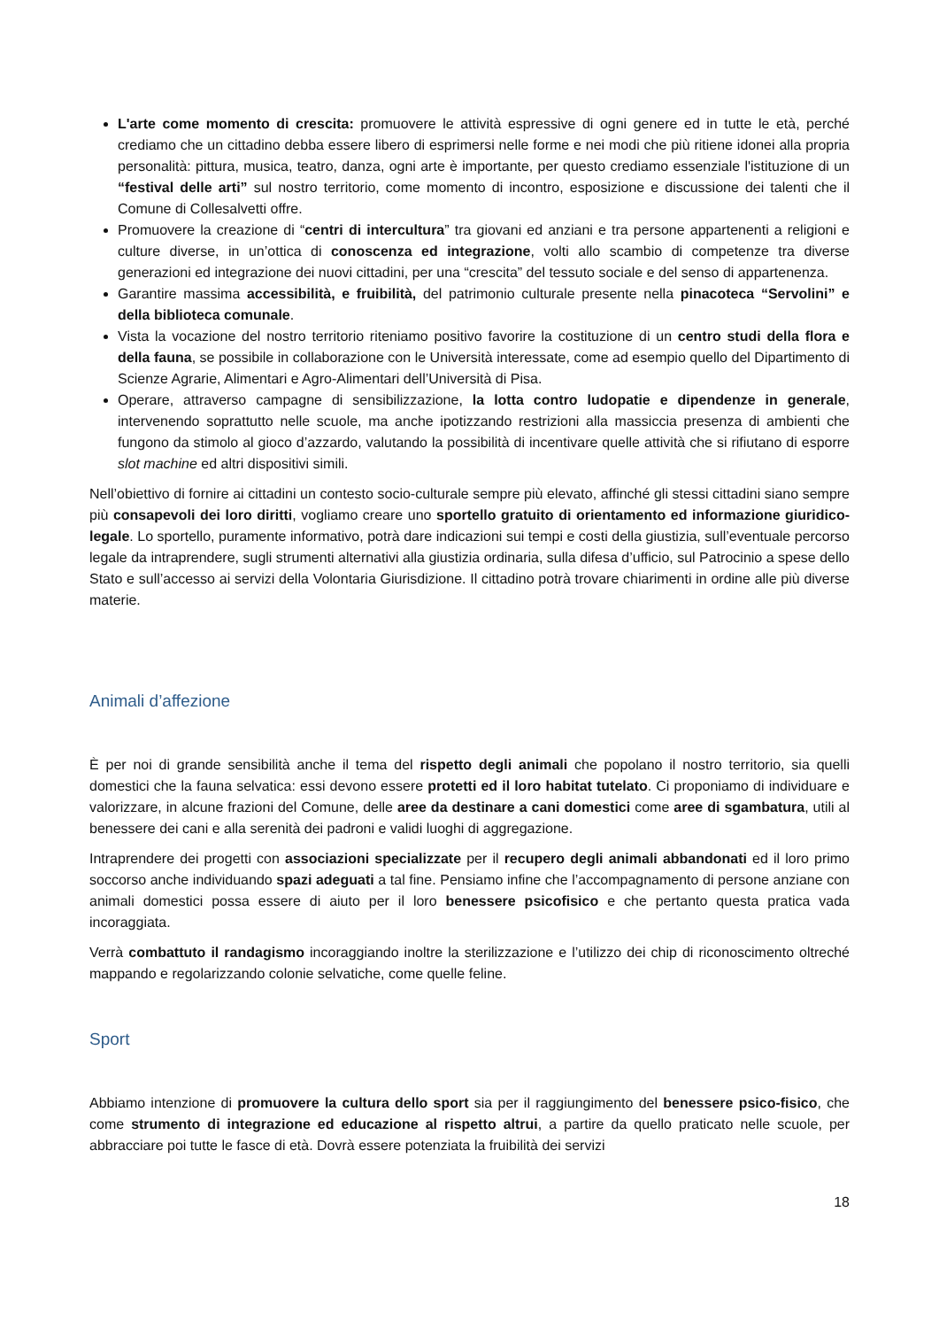L'arte come momento di crescita: promuovere le attività espressive di ogni genere ed in tutte le età, perché crediamo che un cittadino debba essere libero di esprimersi nelle forme e nei modi che più ritiene idonei alla propria personalità: pittura, musica, teatro, danza, ogni arte è importante, per questo crediamo essenziale l'istituzione di un “festival delle arti” sul nostro territorio, come momento di incontro, esposizione e discussione dei talenti che il Comune di Collesalvetti offre.
Promuovere la creazione di “centri di intercultura” tra giovani ed anziani e tra persone appartenenti a religioni e culture diverse, in un’ottica di conoscenza ed integrazione, volti allo scambio di competenze tra diverse generazioni ed integrazione dei nuovi cittadini, per una “crescita” del tessuto sociale e del senso di appartenenza.
Garantire massima accessibilità, e fruibilità, del patrimonio culturale presente nella pinacoteca “Servolini” e della biblioteca comunale.
Vista la vocazione del nostro territorio riteniamo positivo favorire la costituzione di un centro studi della flora e della fauna, se possibile in collaborazione con le Università interessate, come ad esempio quello del Dipartimento di Scienze Agrarie, Alimentari e Agro-Alimentari dell’Università di Pisa.
Operare, attraverso campagne di sensibilizzazione, la lotta contro ludopatie e dipendenze in generale, intervenendo soprattutto nelle scuole, ma anche ipotizzando restrizioni alla massiccia presenza di ambienti che fungono da stimolo al gioco d’azzardo, valutando la possibilità di incentivare quelle attività che si rifiutano di esporre slot machine ed altri dispositivi simili.
Nell’obiettivo di fornire ai cittadini un contesto socio-culturale sempre più elevato, affinché gli stessi cittadini siano sempre più consapevoli dei loro diritti, vogliamo creare uno sportello gratuito di orientamento ed informazione giuridico-legale. Lo sportello, puramente informativo, potrà dare indicazioni sui tempi e costi della giustizia, sull’eventuale percorso legale da intraprendere, sugli strumenti alternativi alla giustizia ordinaria, sulla difesa d’ufficio, sul Patrocinio a spese dello Stato e sull’accesso ai servizi della Volontaria Giurisdizione. Il cittadino potrà trovare chiarimenti in ordine alle più diverse materie.
Animali d’affezione
È per noi di grande sensibilità anche il tema del rispetto degli animali che popolano il nostro territorio, sia quelli domestici che la fauna selvatica: essi devono essere protetti ed il loro habitat tutelato. Ci proponiamo di individuare e valorizzare, in alcune frazioni del Comune, delle aree da destinare a cani domestici come aree di sgambatura, utili al benessere dei cani e alla serenità dei padroni e validi luoghi di aggregazione.
Intraprendere dei progetti con associazioni specializzate per il recupero degli animali abbandonati ed il loro primo soccorso anche individuando spazi adeguati a tal fine. Pensiamo infine che l’accompagnamento di persone anziane con animali domestici possa essere di aiuto per il loro benessere psicofisico e che pertanto questa pratica vada incoraggiata.
Verrà combattuto il randagismo incoraggiando inoltre la sterilizzazione e l’utilizzo dei chip di riconoscimento oltreché mappando e regolarizzando colonie selvatiche, come quelle feline.
Sport
Abbiamo intenzione di promuovere la cultura dello sport sia per il raggiungimento del benessere psico-fisico, che come strumento di integrazione ed educazione al rispetto altrui, a partire da quello praticato nelle scuole, per abbracciare poi tutte le fasce di età. Dovrà essere potenziata la fruibilità dei servizi
18